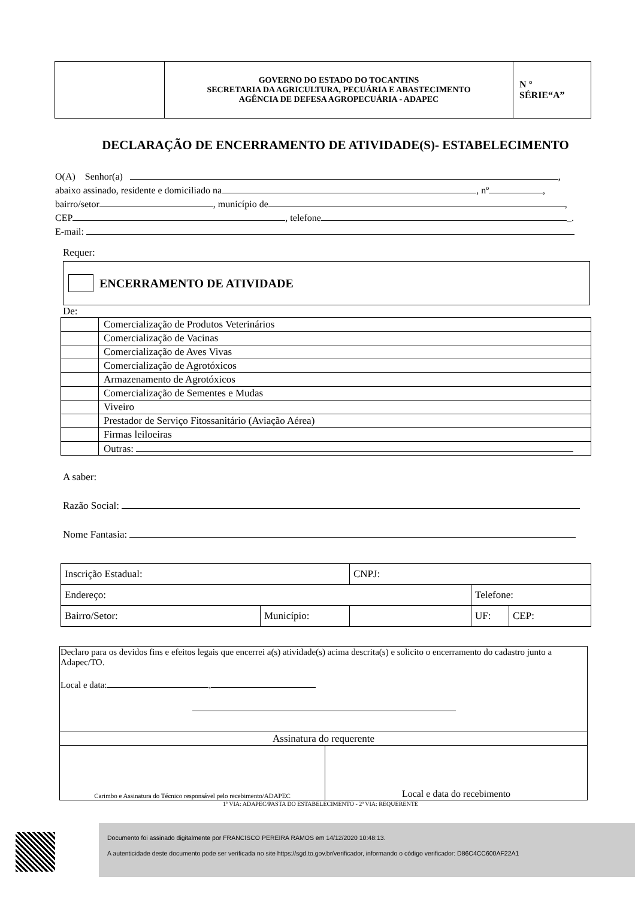| | GOVERNO DO ESTADO DO TOCANTINS SECRETARIA DA AGRICULTURA, PECUÁRIA E ABASTECIMENTO AGÊNCIA DE DEFESA AGROPECUÁRIA - ADAPEC | N ° SÉRIE“A” |
DECLARAÇÃO DE ENCERRAMENTO DE ATIVIDADE(S)- ESTABELECIMENTO
O(A) Senhor(a) ,
abaixo assinado, residente e domiciliado na , nº ,
bairro/setor , município de ,
CEP , telefone _.
E-mail:
Requer:
ENCERRAMENTO DE ATIVIDADE
De:
| | Comercialização de Produtos Veterinários |
| | Comercialização de Vacinas |
| | Comercialização de Aves Vivas |
| | Comercialização de Agrotóxicos |
| | Armazenamento de Agrotóxicos |
| | Comercialização de Sementes e Mudas |
| | Viveiro |
| | Prestador de Serviço Fitossanitário (Aviação Aérea) |
| | Firmas leiloeiras |
| | Outras: |
A saber:
Razão Social:
Nome Fantasia:
| Inscrição Estadual: | | CNPJ: | | |
| Endereço: | | | Telefone: | |
| Bairro/Setor: | Município: | | UF: | CEP: |
| Declaro para os devidos fins e efeitos legais que encerrei a(s) atividade(s) acima descrita(s) e solicito o encerramento do cadastro junto a Adapec/TO. Local e data: , | |
| Assinatura do requerente | |
| Carimbo e Assinatura do Técnico responsável pelo recebimento/ADAPEC | Local e data do recebimento |
1ª VIA: ADAPEC/PASTA DO ESTABELECIMENTO - 2ª VIA: REQUERENTE
Documento foi assinado digitalmente por FRANCISCO PEREIRA RAMOS em 14/12/2020 10:48:13.
A autenticidade deste documento pode ser verificada no site https://sgd.to.gov.br/verificador, informando o código verificador: D86C4CC600AF22A1